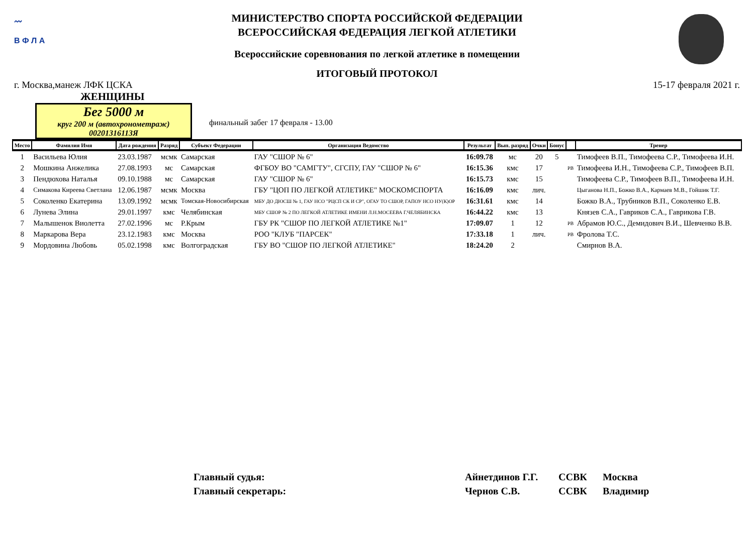〰
В Ф Л А
МИНИСТЕРСТВО СПОРТА РОССИЙСКОЙ ФЕДЕРАЦИИ
ВСЕРОССИЙСКАЯ ФЕДЕРАЦИЯ ЛЕГКОЙ АТЛЕТИКИ
Всероссийские соревнования по легкой атлетике в помещении
ИТОГОВЫЙ ПРОТОКОЛ
г. Москва,манеж ЛФК ЦСКА 15-17 февраля 2021 г.
ЖЕНЩИНЫ
Бег 5000 м
круг 200 м (автохронометраж)
00201316113Я
финальный забег 17 февраля - 13.00
| Место | Фамилия Имя | Дата рождения | Разряд | Субъект Федерации | Организация Ведомство | Результат | Вып. разряд | Очки | Бонус | | Тренер |
| --- | --- | --- | --- | --- | --- | --- | --- | --- | --- | --- | --- |
| 1 | Васильева Юлия | 23.03.1987 | мсмк | Самарская | ГАУ "СШОР № 6" | 16:09.78 | мс | 20 | 5 | | Тимофеев В.П., Тимофеева С.Р., Тимофеева И.Н. |
| 2 | Мошкина Анжелика | 27.08.1993 | мс | Самарская | ФГБОУ ВО "САМГТУ", СГСПУ, ГАУ "СШОР № 6" | 16:15.36 | кмс | 17 | | РВ | Тимофеева И.Н., Тимофеева С.Р., Тимофеев В.П. |
| 3 | Пендюхова Наталья | 09.10.1988 | мс | Самарская | ГАУ "СШОР № 6" | 16:15.73 | кмс | 15 | | | Тимофеева С.Р., Тимофеев В.П., Тимофеева И.Н. |
| 4 | Симакова Киреева Светлана | 12.06.1987 | мсмк | Москва | ГБУ "ЦОП ПО ЛЕГКОЙ АТЛЕТИКЕ" МОСКОМСПОРТА | 16:16.09 | кмс | лич. | | | Цыганова Н.П., Божко В.А., Кармаев М.В., Гойшик Т.Г. |
| 5 | Соколенко Екатерина | 13.09.1992 | мсмк | Томская-Новосибирская | МБУ ДО ДЮСШ № 1, ГАУ НСО "РЦСП СК И СР", ОГАУ ТО СШОР, ГАПОУ НСО НУ(К)ОР | 16:31.61 | кмс | 14 | | | Божко В.А., Трубников В.П., Соколенко Е.В. |
| 6 | Лунева Элина | 29.01.1997 | кмс | Челябинская | МБУ СШОР № 2 ПО ЛЕГКОЙ АТЛЕТИКЕ ИМЕНИ Л.Н.МОСЕЕВА Г.ЧЕЛЯБИНСКА | 16:44.22 | кмс | 13 | | | Князев С.А., Гавриков С.А., Гаврикова Г.В. |
| 7 | Малышенок Виолетта | 27.02.1996 | мс | Р.Крым | ГБУ РК "СШОР ПО ЛЕГКОЙ АТЛЕТИКЕ №1" | 17:09.07 | 1 | 12 | | РВ | Абрамов Ю.С., Демидович В.И., Шевченко В.В. |
| 8 | Маркарова Вера | 23.12.1983 | кмс | Москва | РОО "КЛУБ "ПАРСЕК" | 17:33.18 | 1 | лич. | | РВ | Фролова Т.С. |
| 9 | Мордовина Любовь | 05.02.1998 | кмс | Волгоградская | ГБУ ВО "СШОР ПО ЛЕГКОЙ АТЛЕТИКЕ" | 18:24.20 | 2 | | | | Смирнов В.А. |
Главный судья: Айнетдинов Г.Г. ССВК Москва
Главный секретарь: Чернов С.В. ССВК Владимир